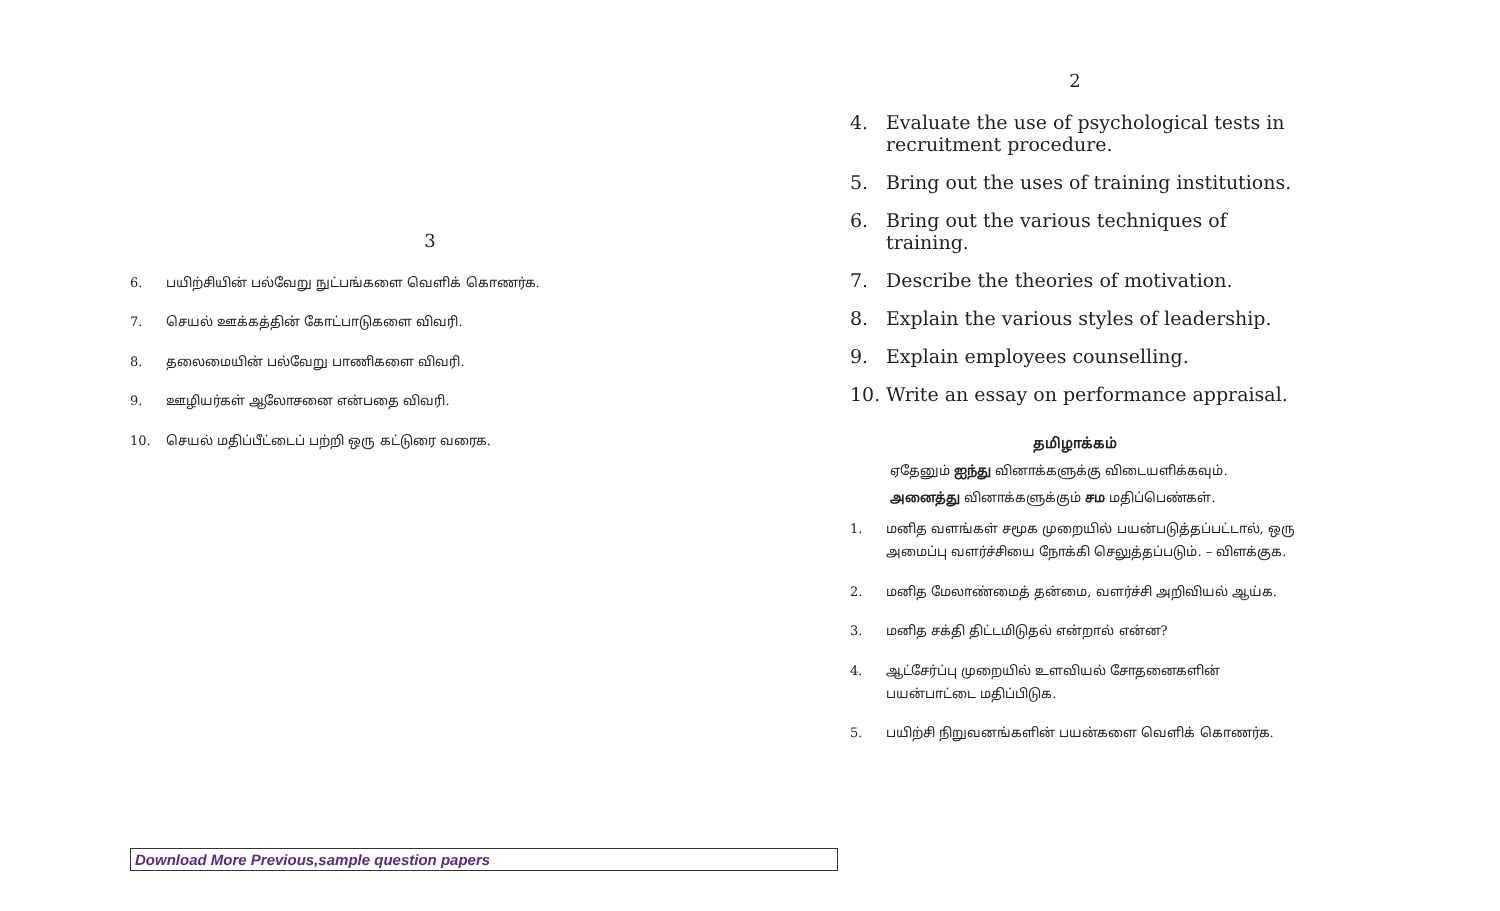3
6. பயிற்சியின் பல்வேறு நுட்பங்களை வெளிக் கொணர்க.
7. செயல் ஊக்கத்தின் கோட்பாடுகளை விவரி.
8. தலைமையின் பல்வேறு பாணிகளை விவரி.
9. ஊழியர்கள் ஆலோசனை என்பதை விவரி.
10. செயல் மதிப்பீட்டைப் பற்றி ஒரு கட்டுரை வரைக.
Download More Previous,sample question papers
2
4. Evaluate the use of psychological tests in recruitment procedure.
5. Bring out the uses of training institutions.
6. Bring out the various techniques of training.
7. Describe the theories of motivation.
8. Explain the various styles of leadership.
9. Explain employees counselling.
10. Write an essay on performance appraisal.
தமிழாக்கம்
ஏதேனும் ஐந்து வினாக்களுக்கு விடையளிக்கவும்.
அனைத்து வினாக்களுக்கும் சம மதிப்பெண்கள்.
1. மனித வளங்கள் சமூக முறையில் பயன்படுத்தப்பட்டால், ஒரு அமைப்பு வளர்ச்சியை நோக்கி செலுத்தப்படும். – விளக்குக.
2. மனித மேலாண்மைத் தன்மை, வளர்ச்சி அறிவியல் ஆய்க.
3. மனித சக்தி திட்டமிடுதல் என்றால் என்ன?
4. ஆட்சேர்ப்பு முறையில் உளவியல் சோதனைகளின் பயன்பாட்டை மதிப்பிடுக.
5. பயிற்சி நிறுவனங்களின் பயன்களை வெளிக் கொணர்க.